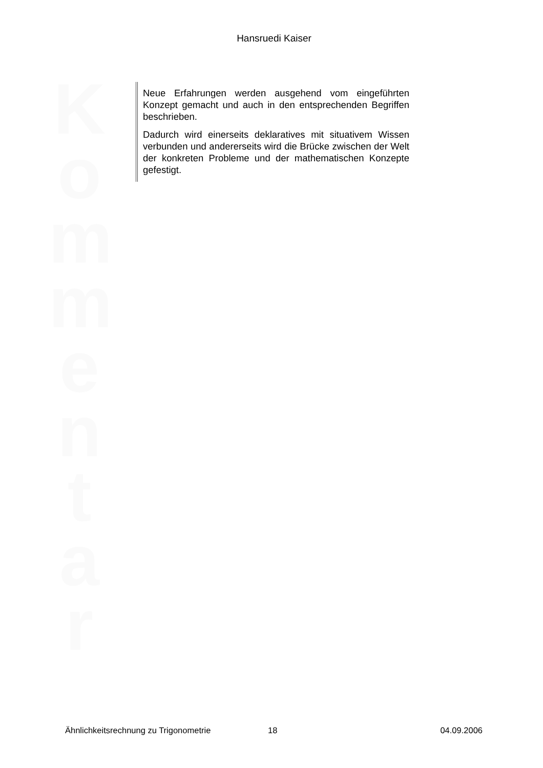Hansruedi Kaiser
K
o
m
m
e
n
t
a
r
Neue Erfahrungen werden ausgehend vom eingeführten Konzept gemacht und auch in den entsprechenden Begriffen beschrieben.
Dadurch wird einerseits deklaratives mit situativem Wissen verbunden und andererseits wird die Brücke zwischen der Welt der konkreten Probleme und der mathematischen Konzepte gefestigt.
Ähnlichkeitsrechnung zu Trigonometrie 18 04.09.2006